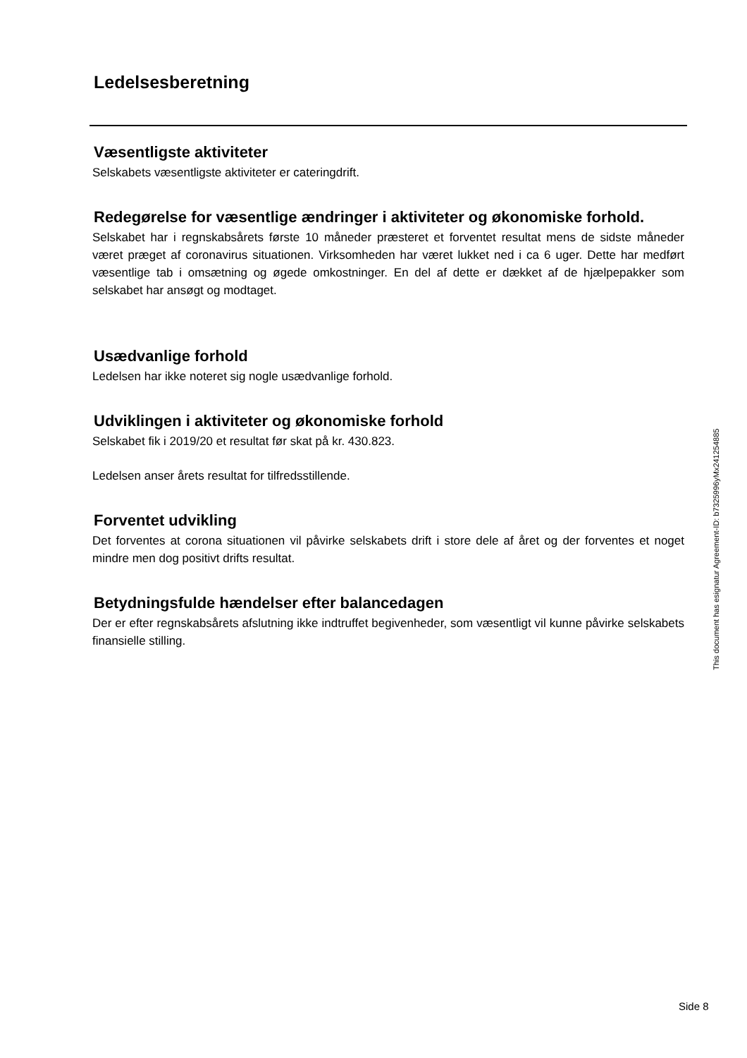Ledelsesberetning
Væsentligste aktiviteter
Selskabets væsentligste aktiviteter er cateringdrift.
Redegørelse for væsentlige ændringer i aktiviteter og økonomiske forhold.
Selskabet har i regnskabsårets første 10 måneder præsteret et forventet resultat mens de sidste måneder været præget af coronavirus situationen. Virksomheden har været lukket ned i ca 6 uger. Dette har medført væsentlige tab i omsætning og øgede omkostninger. En del af dette er dækket af de hjælpepakker som selskabet har ansøgt og modtaget.
Usædvanlige forhold
Ledelsen har ikke noteret sig nogle usædvanlige forhold.
Udviklingen i aktiviteter og økonomiske forhold
Selskabet fik i 2019/20 et resultat før skat på kr. 430.823.
Ledelsen anser årets resultat for tilfredsstillende.
Forventet udvikling
Det forventes at corona situationen vil påvirke selskabets drift i store dele af året og der forventes et noget mindre men dog positivt drifts resultat.
Betydningsfulde hændelser efter balancedagen
Der er efter regnskabsårets afslutning ikke indtruffet begivenheder, som væsentligt vil kunne påvirke selskabets finansielle stilling.
This document has esignatur Agreement-ID: b7325996yMx241254885
Side 8